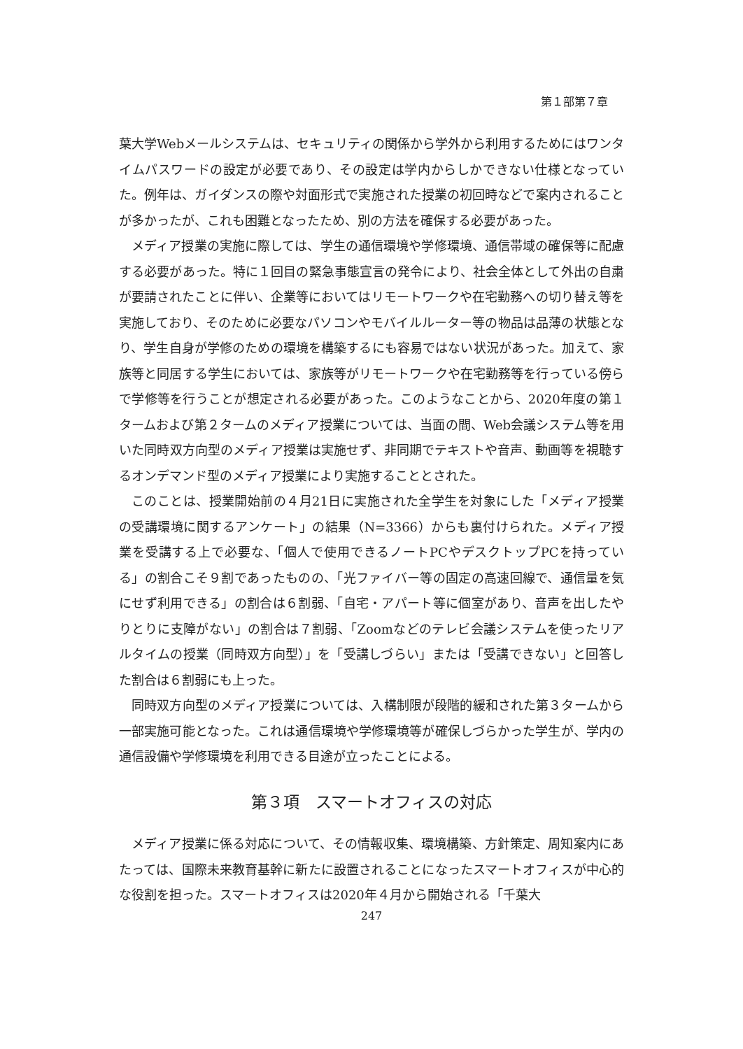第１部第７章
葉大学Webメールシステムは、セキュリティの関係から学外から利用するためにはワンタイムパスワードの設定が必要であり、その設定は学内からしかできない仕様となっていた。例年は、ガイダンスの際や対面形式で実施された授業の初回時などで案内されることが多かったが、これも困難となったため、別の方法を確保する必要があった。
メディア授業の実施に際しては、学生の通信環境や学修環境、通信帯域の確保等に配慮する必要があった。特に１回目の緊急事態宣言の発令により、社会全体として外出の自粛が要請されたことに伴い、企業等においてはリモートワークや在宅勤務への切り替え等を実施しており、そのために必要なパソコンやモバイルルーター等の物品は品薄の状態となり、学生自身が学修のための環境を構築するにも容易ではない状況があった。加えて、家族等と同居する学生においては、家族等がリモートワークや在宅勤務等を行っている傍らで学修等を行うことが想定される必要があった。このようなことから、2020年度の第１タームおよび第２タームのメディア授業については、当面の間、Web会議システム等を用いた同時双方向型のメディア授業は実施せず、非同期でテキストや音声、動画等を視聴するオンデマンド型のメディア授業により実施することとされた。
このことは、授業開始前の４月21日に実施された全学生を対象にした「メディア授業の受講環境に関するアンケート」の結果（N=3366）からも裏付けられた。メディア授業を受講する上で必要な、「個人で使用できるノートPCやデスクトップPCを持っている」の割合こそ９割であったものの、「光ファイバー等の固定の高速回線で、通信量を気にせず利用できる」の割合は６割弱、「自宅・アパート等に個室があり、音声を出したやりとりに支障がない」の割合は７割弱、「Zoomなどのテレビ会議システムを使ったリアルタイムの授業（同時双方向型）」を「受講しづらい」または「受講できない」と回答した割合は６割弱にも上った。
同時双方向型のメディア授業については、入構制限が段階的緩和された第３タームから一部実施可能となった。これは通信環境や学修環境等が確保しづらかった学生が、学内の通信設備や学修環境を利用できる目途が立ったことによる。
第３項　スマートオフィスの対応
メディア授業に係る対応について、その情報収集、環境構築、方針策定、周知案内にあたっては、国際未来教育基幹に新たに設置されることになったスマートオフィスが中心的な役割を担った。スマートオフィスは2020年４月から開始される「千葉大
247